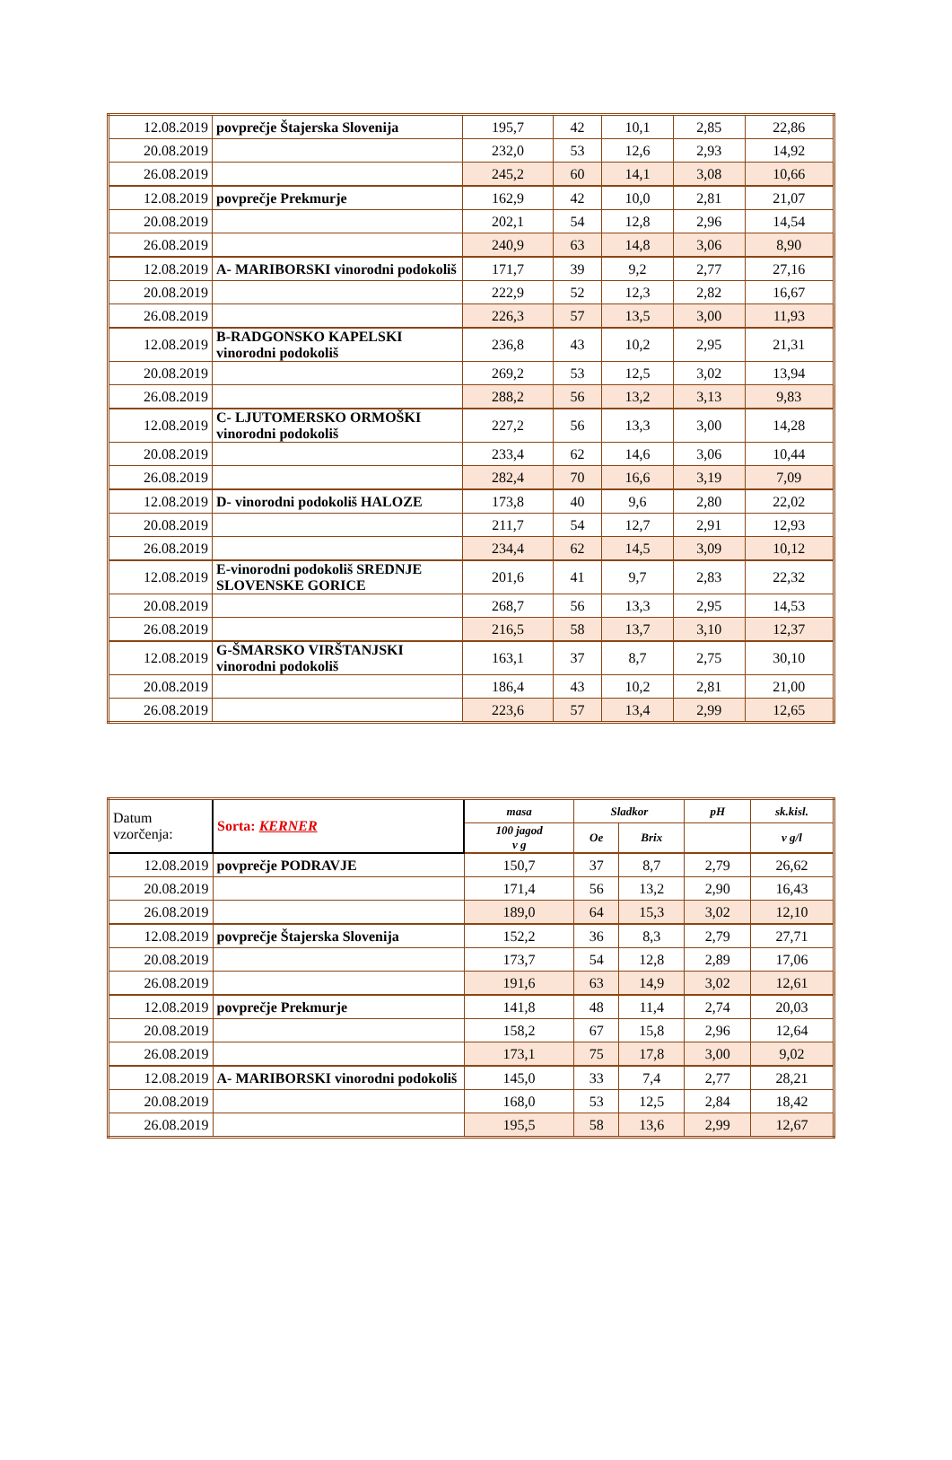| 12.08.2019 | povprečje Štajerska Slovenija | 195,7 | 42 | 10,1 | 2,85 | 22,86 |
| 20.08.2019 | | 232,0 | 53 | 12,6 | 2,93 | 14,92 |
| 26.08.2019 | | 245,2 | 60 | 14,1 | 3,08 | 10,66 |
| 12.08.2019 | povprečje Prekmurje | 162,9 | 42 | 10,0 | 2,81 | 21,07 |
| 20.08.2019 | | 202,1 | 54 | 12,8 | 2,96 | 14,54 |
| 26.08.2019 | | 240,9 | 63 | 14,8 | 3,06 | 8,90 |
| 12.08.2019 | A- MARIBORSKI vinorodni podokoliš | 171,7 | 39 | 9,2 | 2,77 | 27,16 |
| 20.08.2019 | | 222,9 | 52 | 12,3 | 2,82 | 16,67 |
| 26.08.2019 | | 226,3 | 57 | 13,5 | 3,00 | 11,93 |
| 12.08.2019 | B-RADGONSKO KAPELSKI vinorodni podokoliš | 236,8 | 43 | 10,2 | 2,95 | 21,31 |
| 20.08.2019 | | 269,2 | 53 | 12,5 | 3,02 | 13,94 |
| 26.08.2019 | | 288,2 | 56 | 13,2 | 3,13 | 9,83 |
| 12.08.2019 | C- LJUTOMERSKO ORMOŠKI vinorodni podokoliš | 227,2 | 56 | 13,3 | 3,00 | 14,28 |
| 20.08.2019 | | 233,4 | 62 | 14,6 | 3,06 | 10,44 |
| 26.08.2019 | | 282,4 | 70 | 16,6 | 3,19 | 7,09 |
| 12.08.2019 | D- vinorodni podokoliš HALOZE | 173,8 | 40 | 9,6 | 2,80 | 22,02 |
| 20.08.2019 | | 211,7 | 54 | 12,7 | 2,91 | 12,93 |
| 26.08.2019 | | 234,4 | 62 | 14,5 | 3,09 | 10,12 |
| 12.08.2019 | E-vinorodni podokoliš SREDNJE SLOVENSKE GORICE | 201,6 | 41 | 9,7 | 2,83 | 22,32 |
| 20.08.2019 | | 268,7 | 56 | 13,3 | 2,95 | 14,53 |
| 26.08.2019 | | 216,5 | 58 | 13,7 | 3,10 | 12,37 |
| 12.08.2019 | G-ŠMARSKO VIRŠTANJSKI vinorodni podokoliš | 163,1 | 37 | 8,7 | 2,75 | 30,10 |
| 20.08.2019 | | 186,4 | 43 | 10,2 | 2,81 | 21,00 |
| 26.08.2019 | | 223,6 | 57 | 13,4 | 2,99 | 12,65 |
| Datum vzorčenja: | Sorta: KERNER | masa | Sladkor | | pH | sk.kisl. |
| | | 100 jagod v g | Oe | Brix | | v g/l |
| 12.08.2019 | povprečje PODRAVJE | 150,7 | 37 | 8,7 | 2,79 | 26,62 |
| 20.08.2019 | | 171,4 | 56 | 13,2 | 2,90 | 16,43 |
| 26.08.2019 | | 189,0 | 64 | 15,3 | 3,02 | 12,10 |
| 12.08.2019 | povprečje Štajerska Slovenija | 152,2 | 36 | 8,3 | 2,79 | 27,71 |
| 20.08.2019 | | 173,7 | 54 | 12,8 | 2,89 | 17,06 |
| 26.08.2019 | | 191,6 | 63 | 14,9 | 3,02 | 12,61 |
| 12.08.2019 | povprečje Prekmurje | 141,8 | 48 | 11,4 | 2,74 | 20,03 |
| 20.08.2019 | | 158,2 | 67 | 15,8 | 2,96 | 12,64 |
| 26.08.2019 | | 173,1 | 75 | 17,8 | 3,00 | 9,02 |
| 12.08.2019 | A- MARIBORSKI vinorodni podokoliš | 145,0 | 33 | 7,4 | 2,77 | 28,21 |
| 20.08.2019 | | 168,0 | 53 | 12,5 | 2,84 | 18,42 |
| 26.08.2019 | | 195,5 | 58 | 13,6 | 2,99 | 12,67 |